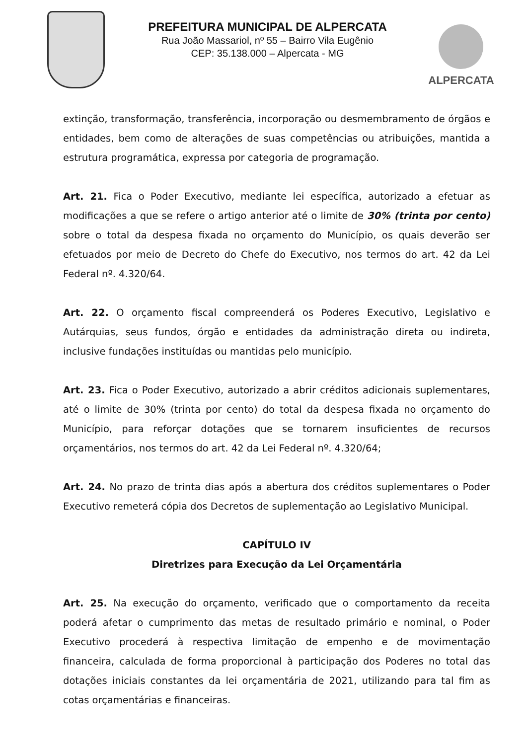PREFEITURA MUNICIPAL DE ALPERCATA
Rua João Massariol, nº 55 – Bairro Vila Eugênio
CEP: 35.138.000 – Alpercata - MG
ALPERCATA
extinção, transformação, transferência, incorporação ou desmembramento de órgãos e entidades, bem como de alterações de suas competências ou atribuições, mantida a estrutura programática, expressa por categoria de programação.
Art. 21. Fica o Poder Executivo, mediante lei específica, autorizado a efetuar as modificações a que se refere o artigo anterior até o limite de 30% (trinta por cento) sobre o total da despesa fixada no orçamento do Município, os quais deverão ser efetuados por meio de Decreto do Chefe do Executivo, nos termos do art. 42 da Lei Federal nº. 4.320/64.
Art. 22. O orçamento fiscal compreenderá os Poderes Executivo, Legislativo e Autárquias, seus fundos, órgão e entidades da administração direta ou indireta, inclusive fundações instituídas ou mantidas pelo município.
Art. 23. Fica o Poder Executivo, autorizado a abrir créditos adicionais suplementares, até o limite de 30% (trinta por cento) do total da despesa fixada no orçamento do Município, para reforçar dotações que se tornarem insuficientes de recursos orçamentários, nos termos do art. 42 da Lei Federal nº. 4.320/64;
Art. 24. No prazo de trinta dias após a abertura dos créditos suplementares o Poder Executivo remeterá cópia dos Decretos de suplementação ao Legislativo Municipal.
CAPÍTULO IV
Diretrizes para Execução da Lei Orçamentária
Art. 25. Na execução do orçamento, verificado que o comportamento da receita poderá afetar o cumprimento das metas de resultado primário e nominal, o Poder Executivo procederá à respectiva limitação de empenho e de movimentação financeira, calculada de forma proporcional à participação dos Poderes no total das dotações iniciais constantes da lei orçamentária de 2021, utilizando para tal fim as cotas orçamentárias e financeiras.